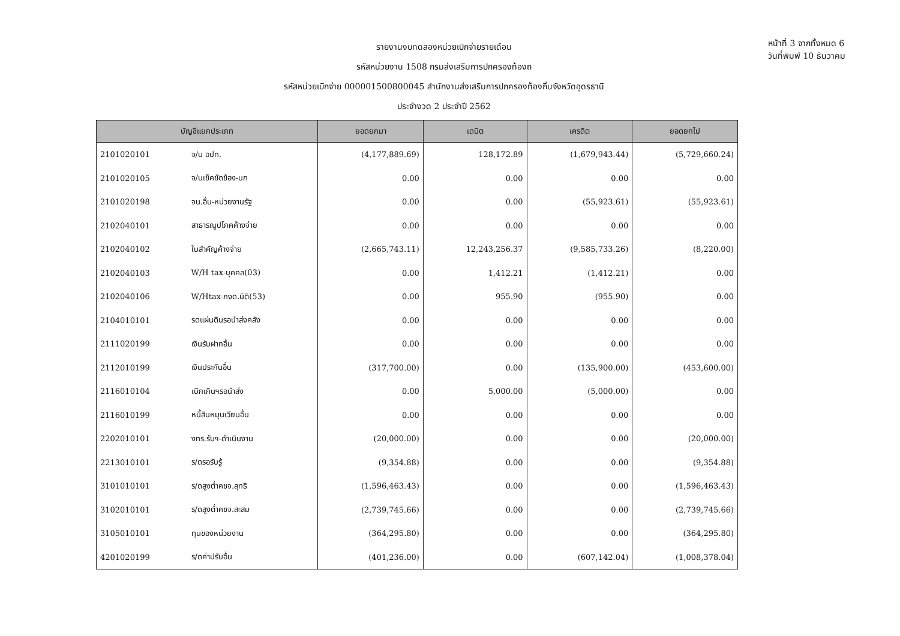รายงานงบทดลองหน่วยเบิกจ่ายรายเดือน
รหัสหน่วยงาน 1508 กรมส่งเสริมการปกครองท้องถ
รหัสหน่วยเบิกจ่าย 000001500800045 สำนักงานส่งเสริมการปกครองท้องถิ่นจังหวัดอุดรธานี
ประจำงวด 2 ประจำปี 2562
หน้าที่ 3 จากทั้งหมด 6
วันที่พิมพ์ 10 ธันวาคม
| บัญชีแยกประเภท | | ยอดยกมา | เดบิต | เครดิต | ยอดยกไป |
| --- | --- | --- | --- | --- | --- |
| 2101020101 | จ/น อปท. | (4,177,889.69) | 128,172.89 | (1,679,943.44) | (5,729,660.24) |
| 2101020105 | จ/นเช็คขัดข้อง-บก | 0.00 | 0.00 | 0.00 | 0.00 |
| 2101020198 | จน.อื่น-หน่วยงานรัฐ | 0.00 | 0.00 | (55,923.61) | (55,923.61) |
| 2102040101 | สาธารณูปโภคค้างจ่าย | 0.00 | 0.00 | 0.00 | 0.00 |
| 2102040102 | ใบสำคัญค้างจ่าย | (2,665,743.11) | 12,243,256.37 | (9,585,733.26) | (8,220.00) |
| 2102040103 | W/H tax-บุคคล(03) | 0.00 | 1,412.21 | (1,412.21) | 0.00 |
| 2102040106 | W/Htax-ภงด.นิติ(53) | 0.00 | 955.90 | (955.90) | 0.00 |
| 2104010101 | รดแผ่นดินรอนำส่งคลัง | 0.00 | 0.00 | 0.00 | 0.00 |
| 2111020199 | เงินรับฝากอื่น | 0.00 | 0.00 | 0.00 | 0.00 |
| 2112010199 | เงินประกันอื่น | (317,700.00) | 0.00 | (135,900.00) | (453,600.00) |
| 2116010104 | เบิกเกินฯรอนำส่ง | 0.00 | 5,000.00 | (5,000.00) | 0.00 |
| 2116010199 | หนี้สินหมุนเวียนอื่น | 0.00 | 0.00 | 0.00 | 0.00 |
| 2202010101 | งทร.รับฯ-ดำเนินงาน | (20,000.00) | 0.00 | 0.00 | (20,000.00) |
| 2213010101 | ร/ดรอรับรู้ | (9,354.88) | 0.00 | 0.00 | (9,354.88) |
| 3101010101 | ร/ดสูงต่ำคชจ.สุทธิ | (1,596,463.43) | 0.00 | 0.00 | (1,596,463.43) |
| 3102010101 | ร/ดสูงต่ำคชจ.สะสม | (2,739,745.66) | 0.00 | 0.00 | (2,739,745.66) |
| 3105010101 | ทุนของหน่วยงาน | (364,295.80) | 0.00 | 0.00 | (364,295.80) |
| 4201020199 | ร/ดค่าปรับอื่น | (401,236.00) | 0.00 | (607,142.04) | (1,008,378.04) |